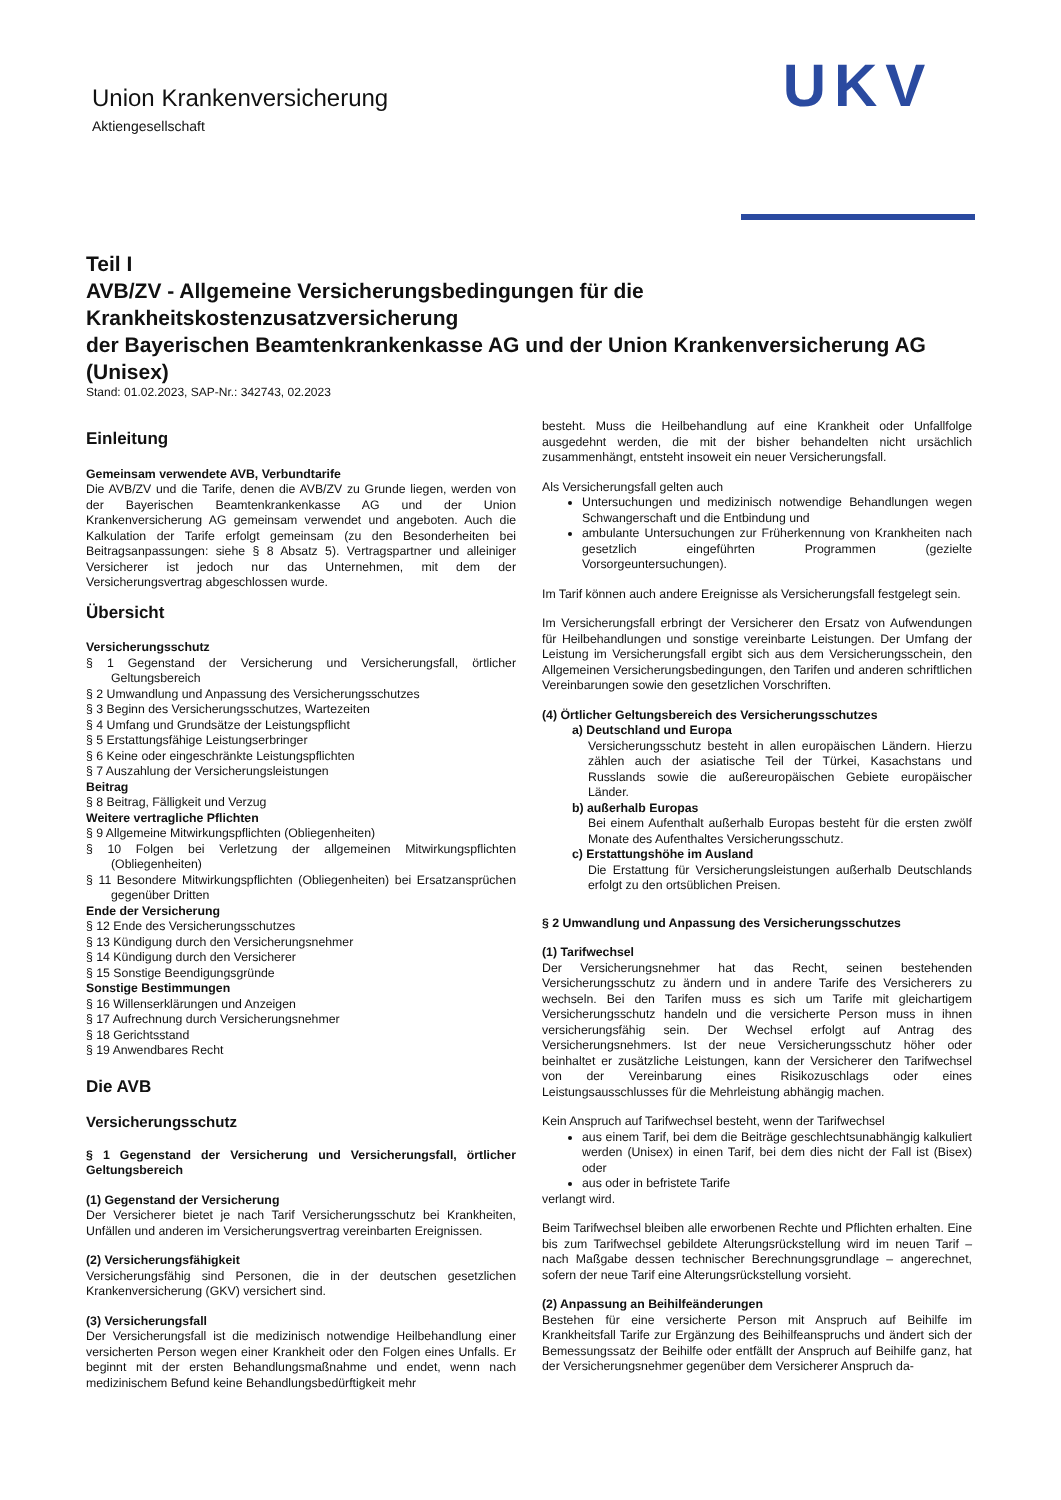Union Krankenversicherung
Aktiengesellschaft
UKV
Teil I
AVB/ZV - Allgemeine Versicherungsbedingungen für die Krankheitskostenzusatzversicherung
der Bayerischen Beamtenkrankenkasse AG und der Union Krankenversicherung AG (Unisex)
Stand: 01.02.2023, SAP-Nr.: 342743, 02.2023
Einleitung
Gemeinsam verwendete AVB, Verbundtarife
Die AVB/ZV und die Tarife, denen die AVB/ZV zu Grunde liegen, werden von der Bayerischen Beamtenkrankenkasse AG und der Union Krankenversicherung AG gemeinsam verwendet und angeboten. Auch die Kalkulation der Tarife erfolgt gemeinsam (zu den Besonderheiten bei Beitragsanpassungen: siehe § 8 Absatz 5). Vertragspartner und alleiniger Versicherer ist jedoch nur das Unternehmen, mit dem der Versicherungsvertrag abgeschlossen wurde.
Übersicht
Versicherungsschutz
§ 1 Gegenstand der Versicherung und Versicherungsfall, örtlicher Geltungsbereich
§ 2 Umwandlung und Anpassung des Versicherungsschutzes
§ 3 Beginn des Versicherungsschutzes, Wartezeiten
§ 4 Umfang und Grundsätze der Leistungspflicht
§ 5 Erstattungsfähige Leistungserbringer
§ 6 Keine oder eingeschränkte Leistungspflichten
§ 7 Auszahlung der Versicherungsleistungen
Beitrag
§ 8 Beitrag, Fälligkeit und Verzug
Weitere vertragliche Pflichten
§ 9 Allgemeine Mitwirkungspflichten (Obliegenheiten)
§ 10 Folgen bei Verletzung der allgemeinen Mitwirkungspflichten (Obliegenheiten)
§ 11 Besondere Mitwirkungspflichten (Obliegenheiten) bei Ersatzansprüchen gegenüber Dritten
Ende der Versicherung
§ 12 Ende des Versicherungsschutzes
§ 13 Kündigung durch den Versicherungsnehmer
§ 14 Kündigung durch den Versicherer
§ 15 Sonstige Beendigungsgründe
Sonstige Bestimmungen
§ 16 Willenserklärungen und Anzeigen
§ 17 Aufrechnung durch Versicherungsnehmer
§ 18 Gerichtsstand
§ 19 Anwendbares Recht
Die AVB
Versicherungsschutz
§ 1 Gegenstand der Versicherung und Versicherungsfall, örtlicher Geltungsbereich
(1) Gegenstand der Versicherung
Der Versicherer bietet je nach Tarif Versicherungsschutz bei Krankheiten, Unfällen und anderen im Versicherungsvertrag vereinbarten Ereignissen.
(2) Versicherungsfähigkeit
Versicherungsfähig sind Personen, die in der deutschen gesetzlichen Krankenversicherung (GKV) versichert sind.
(3) Versicherungsfall
Der Versicherungsfall ist die medizinisch notwendige Heilbehandlung einer versicherten Person wegen einer Krankheit oder den Folgen eines Unfalls. Er beginnt mit der ersten Behandlungsmaßnahme und endet, wenn nach medizinischem Befund keine Behandlungsbedürftigkeit mehr
besteht. Muss die Heilbehandlung auf eine Krankheit oder Unfallfolge ausgedehnt werden, die mit der bisher behandelten nicht ursächlich zusammenhängt, entsteht insoweit ein neuer Versicherungsfall.
Als Versicherungsfall gelten auch
Untersuchungen und medizinisch notwendige Behandlungen wegen Schwangerschaft und die Entbindung und
ambulante Untersuchungen zur Früherkennung von Krankheiten nach gesetzlich eingeführten Programmen (gezielte Vorsorgeuntersuchungen).
Im Tarif können auch andere Ereignisse als Versicherungsfall festgelegt sein.
Im Versicherungsfall erbringt der Versicherer den Ersatz von Aufwendungen für Heilbehandlungen und sonstige vereinbarte Leistungen. Der Umfang der Leistung im Versicherungsfall ergibt sich aus dem Versicherungsschein, den Allgemeinen Versicherungsbedingungen, den Tarifen und anderen schriftlichen Vereinbarungen sowie den gesetzlichen Vorschriften.
(4) Örtlicher Geltungsbereich des Versicherungsschutzes
a) Deutschland und Europa
Versicherungsschutz besteht in allen europäischen Ländern. Hierzu zählen auch der asiatische Teil der Türkei, Kasachstans und Russlands sowie die außereuropäischen Gebiete europäischer Länder.
b) außerhalb Europas
Bei einem Aufenthalt außerhalb Europas besteht für die ersten zwölf Monate des Aufenthaltes Versicherungsschutz.
c) Erstattungshöhe im Ausland
Die Erstattung für Versicherungsleistungen außerhalb Deutschlands erfolgt zu den ortsüblichen Preisen.
§ 2 Umwandlung und Anpassung des Versicherungsschutzes
(1) Tarifwechsel
Der Versicherungsnehmer hat das Recht, seinen bestehenden Versicherungsschutz zu ändern und in andere Tarife des Versicherers zu wechseln. Bei den Tarifen muss es sich um Tarife mit gleichartigem Versicherungsschutz handeln und die versicherte Person muss in ihnen versicherungsfähig sein. Der Wechsel erfolgt auf Antrag des Versicherungsnehmers. Ist der neue Versicherungsschutz höher oder beinhaltet er zusätzliche Leistungen, kann der Versicherer den Tarifwechsel von der Vereinbarung eines Risikozuschlags oder eines Leistungsausschlusses für die Mehrleistung abhängig machen.
Kein Anspruch auf Tarifwechsel besteht, wenn der Tarifwechsel
aus einem Tarif, bei dem die Beiträge geschlechtsunabhängig kalkuliert werden (Unisex) in einen Tarif, bei dem dies nicht der Fall ist (Bisex) oder
aus oder in befristete Tarife
verlangt wird.
Beim Tarifwechsel bleiben alle erworbenen Rechte und Pflichten erhalten. Eine bis zum Tarifwechsel gebildete Alterungsrückstellung wird im neuen Tarif – nach Maßgabe dessen technischer Berechnungsgrundlage – angerechnet, sofern der neue Tarif eine Alterungsrückstellung vorsieht.
(2) Anpassung an Beihilfeänderungen
Bestehen für eine versicherte Person mit Anspruch auf Beihilfe im Krankheitsfall Tarife zur Ergänzung des Beihilfeanspruchs und ändert sich der Bemessungssatz der Beihilfe oder entfällt der Anspruch auf Beihilfe ganz, hat der Versicherungsnehmer gegenüber dem Versicherer Anspruch da-